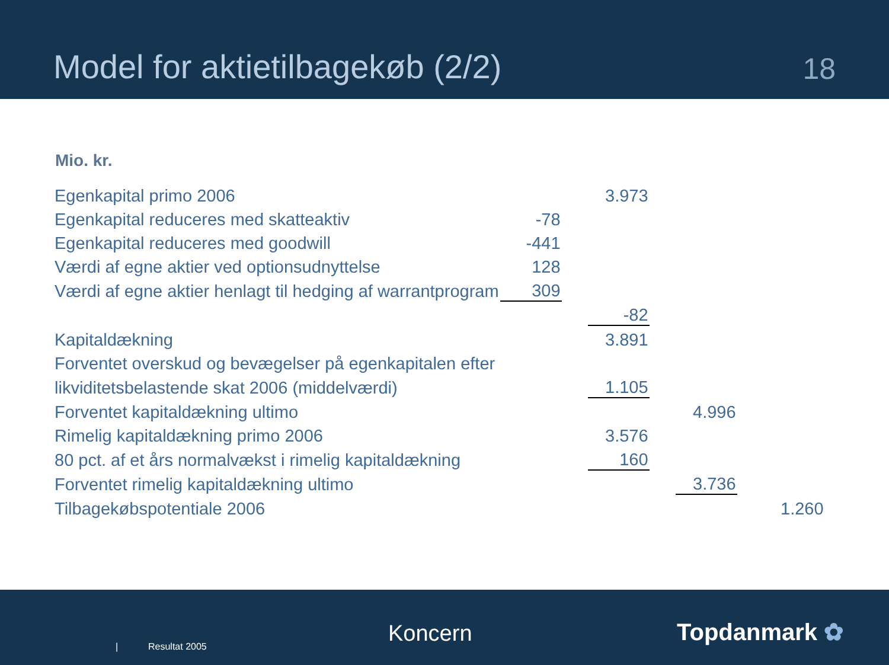Model for aktietilbagekøb (2/2)
18
Mio. kr.
| Egenkapital primo 2006 | | | 3.973 | | | | |
| Egenkapital reduceres med skatteaktiv | -78 | | | | | | |
| Egenkapital reduceres med goodwill | -441 | | | | | | |
| Værdi af egne aktier ved optionsudnyttelse | 128 | | | | | | |
| Værdi af egne aktier henlagt til hedging af warrantprogram | 309 | | | | | | |
| | | | -82 | | | | |
| Kapitaldækning | | | 3.891 | | | | |
| Forventet overskud og bevægelser på egenkapitalen efter | | | | | | | |
| likviditetsbelastende skat 2006 (middelværdi) | | | 1.105 | | | | |
| Forventet kapitaldækning ultimo | | | | | 4.996 | | |
| Rimelig kapitaldækning primo 2006 | | | 3.576 | | | | |
| 80 pct. af et års normalvækst i rimelig kapitaldækning | | | 160 | | | | |
| Forventet rimelig kapitaldækning ultimo | | | | | 3.736 | | |
| Tilbagekøbspotentiale 2006 | | | | | | | 1.260 |
| Resultat 2005 Koncern Topdanmark ✿